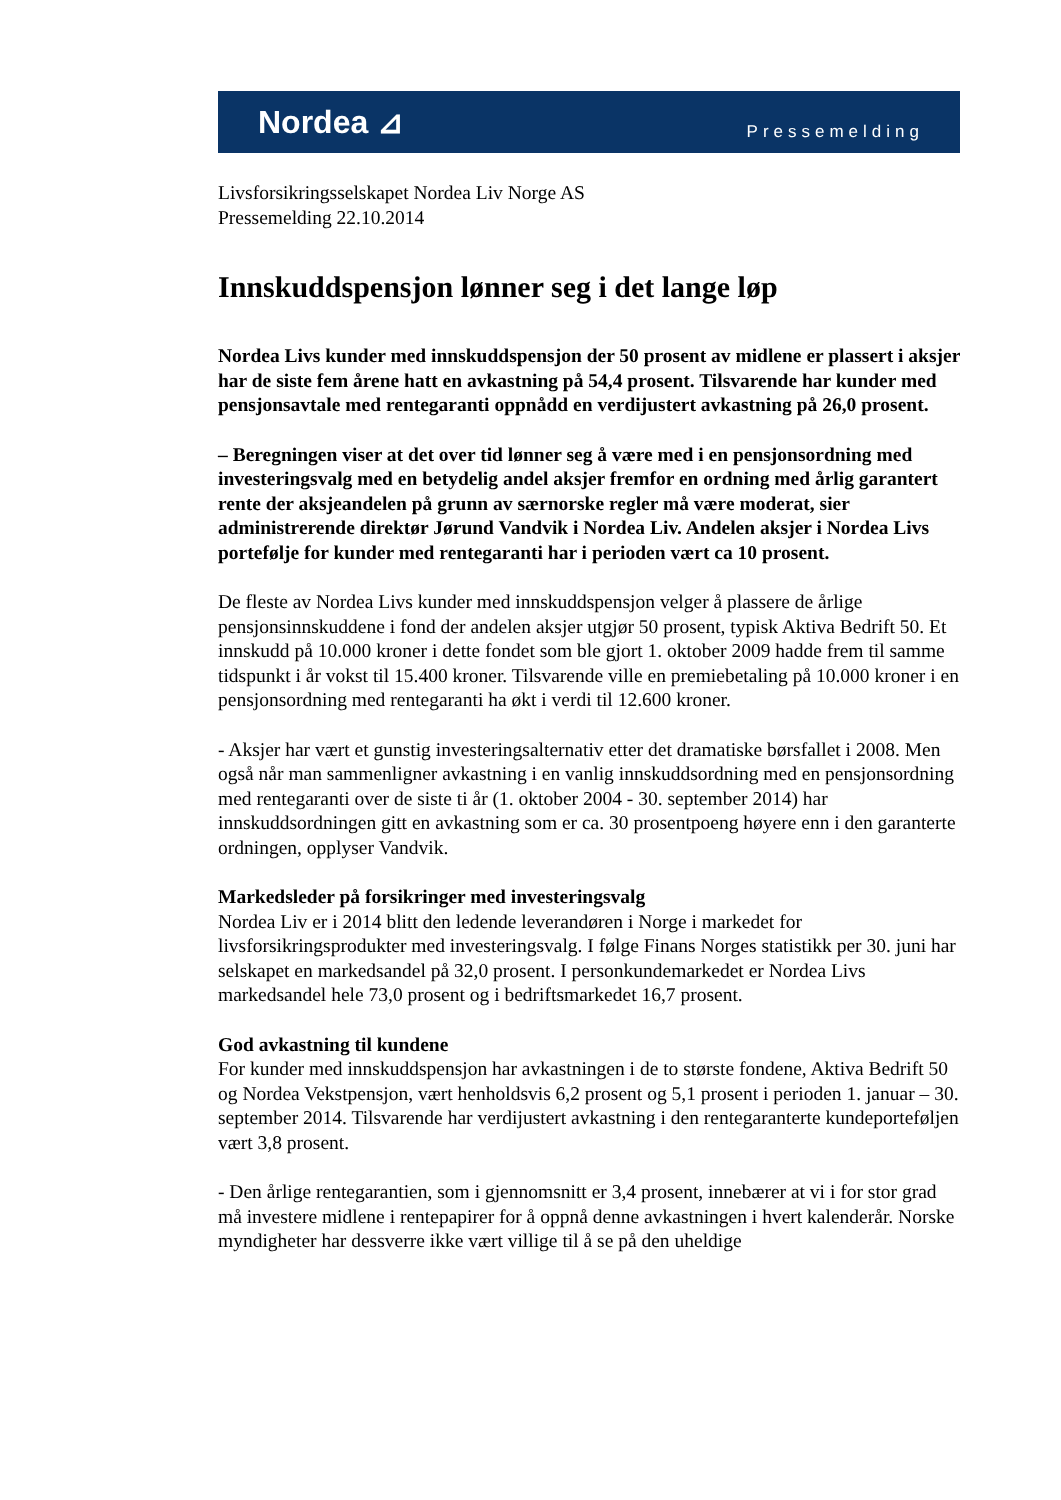Nordea ⊿ Pressemelding
Livsforsikringsselskapet Nordea Liv Norge AS
Pressemelding 22.10.2014
Innskuddspensjon lønner seg i det lange løp
Nordea Livs kunder med innskuddspensjon der 50 prosent av midlene er plassert i aksjer har de siste fem årene hatt en avkastning på 54,4 prosent. Tilsvarende har kunder med pensjonsavtale med rentegaranti oppnådd en verdijustert avkastning på 26,0 prosent.
– Beregningen viser at det over tid lønner seg å være med i en pensjonsordning med investeringsvalg med en betydelig andel aksjer fremfor en ordning med årlig garantert rente der aksjeandelen på grunn av særnorske regler må være moderat, sier administrerende direktør Jørund Vandvik i Nordea Liv. Andelen aksjer i Nordea Livs portefølje for kunder med rentegaranti har i perioden vært ca 10 prosent.
De fleste av Nordea Livs kunder med innskuddspensjon velger å plassere de årlige pensjonsinnskuddene i fond der andelen aksjer utgjør 50 prosent, typisk Aktiva Bedrift 50. Et innskudd på 10.000 kroner i dette fondet som ble gjort 1. oktober 2009 hadde frem til samme tidspunkt i år vokst til 15.400 kroner. Tilsvarende ville en premiebetaling på 10.000 kroner i en pensjonsordning med rentegaranti ha økt i verdi til 12.600 kroner.
- Aksjer har vært et gunstig investeringsalternativ etter det dramatiske børsfallet i 2008. Men også når man sammenligner avkastning i en vanlig innskuddsordning med en pensjonsordning med rentegaranti over de siste ti år (1. oktober 2004 - 30. september 2014) har innskuddsordningen gitt en avkastning som er ca. 30 prosentpoeng høyere enn i den garanterte ordningen, opplyser Vandvik.
Markedsleder på forsikringer med investeringsvalg
Nordea Liv er i 2014 blitt den ledende leverandøren i Norge i markedet for livsforsikringsprodukter med investeringsvalg. I følge Finans Norges statistikk per 30. juni har selskapet en markedsandel på 32,0 prosent. I personkundemarkedet er Nordea Livs markedsandel hele 73,0 prosent og i bedriftsmarkedet 16,7 prosent.
God avkastning til kundene
For kunder med innskuddspensjon har avkastningen i de to største fondene, Aktiva Bedrift 50 og Nordea Vekstpensjon, vært henholdsvis 6,2 prosent og 5,1 prosent i perioden 1. januar – 30. september 2014. Tilsvarende har verdijustert avkastning i den rentegaranterte kundeporteføljen vært 3,8 prosent.
- Den årlige rentegarantien, som i gjennomsnitt er 3,4 prosent, innebærer at vi i for stor grad må investere midlene i rentepapirer for å oppnå denne avkastningen i hvert kalenderår. Norske myndigheter har dessverre ikke vært villige til å se på den uheldige